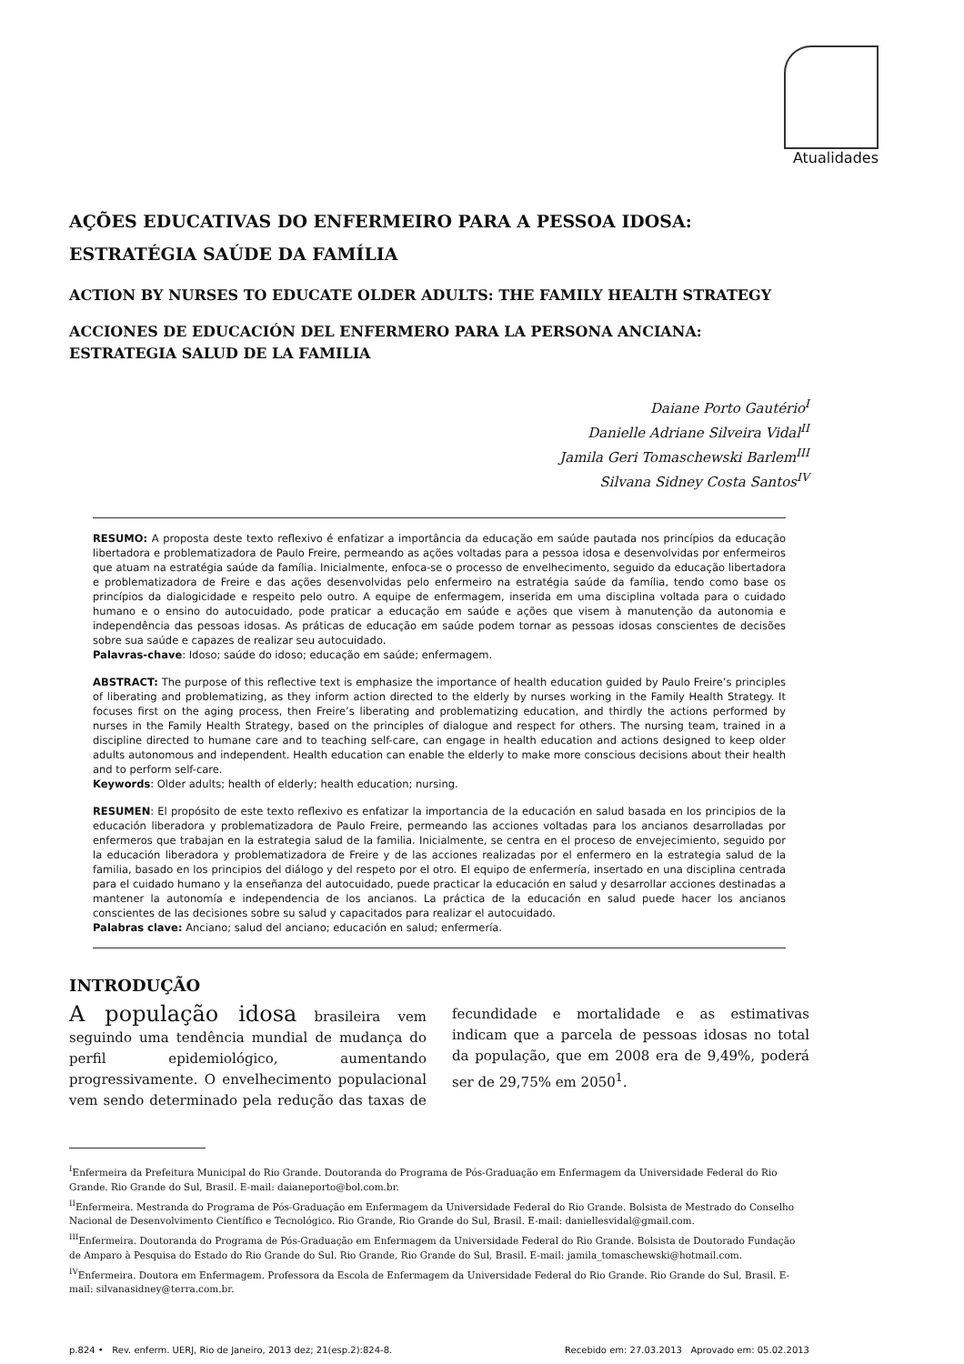Atualidades
AÇÕES EDUCATIVAS DO ENFERMEIRO PARA A PESSOA IDOSA:
ESTRATÉGIA SAÚDE DA FAMÍLIA
ACTION BY NURSES TO EDUCATE OLDER ADULTS: THE FAMILY HEALTH STRATEGY
ACCIONES DE EDUCACIÓN DEL ENFERMERO PARA LA PERSONA ANCIANA:
ESTRATEGIA SALUD DE LA FAMILIA
Daiane Porto Gautério<sup>I</sup>
Danielle Adriane Silveira Vidal<sup>II</sup>
Jamila Geri Tomaschewski Barlem<sup>III</sup>
Silvana Sidney Costa Santos<sup>IV</sup>
RESUMO: A proposta deste texto reflexivo é enfatizar a importância da educação em saúde pautada nos princípios da educação libertadora e problematizadora de Paulo Freire, permeando as ações voltadas para a pessoa idosa e desenvolvidas por enfermeiros que atuam na estratégia saúde da família. Inicialmente, enfoca-se o processo de envelhecimento, seguido da educação libertadora e problematizadora de Freire e das ações desenvolvidas pelo enfermeiro na estratégia saúde da família, tendo como base os princípios da dialogicidade e respeito pelo outro. A equipe de enfermagem, inserida em uma disciplina voltada para o cuidado humano e o ensino do autocuidado, pode praticar a educação em saúde e ações que visem à manutenção da autonomia e independência das pessoas idosas. As práticas de educação em saúde podem tornar as pessoas idosas conscientes de decisões sobre sua saúde e capazes de realizar seu autocuidado.
Palavras-chave: Idoso; saúde do idoso; educação em saúde; enfermagem.
ABSTRACT: The purpose of this reflective text is emphasize the importance of health education guided by Paulo Freire’s principles of liberating and problematizing, as they inform action directed to the elderly by nurses working in the Family Health Strategy. It focuses first on the aging process, then Freire’s liberating and problematizing education, and thirdly the actions performed by nurses in the Family Health Strategy, based on the principles of dialogue and respect for others. The nursing team, trained in a discipline directed to humane care and to teaching self-care, can engage in health education and actions designed to keep older adults autonomous and independent. Health education can enable the elderly to make more conscious decisions about their health and to perform self-care.
Keywords: Older adults; health of elderly; health education; nursing.
RESUMEN: El propósito de este texto reflexivo es enfatizar la importancia de la educación en salud basada en los principios de la educación liberadora y problematizadora de Paulo Freire, permeando las acciones voltadas para los ancianos desarrolladas por enfermeros que trabajan en la estrategia salud de la familia. Inicialmente, se centra en el proceso de envejecimiento, seguido por la educación liberadora y problematizadora de Freire y de las acciones realizadas por el enfermero en la estrategia salud de la familia, basado en los principios del diálogo y del respeto por el otro. El equipo de enfermería, insertado en una disciplina centrada para el cuidado humano y la enseñanza del autocuidado, puede practicar la educación en salud y desarrollar acciones destinadas a mantener la autonomía e independencia de los ancianos. La práctica de la educación en salud puede hacer los ancianos conscientes de las decisiones sobre su salud y capacitados para realizar el autocuidado.
Palabras clave: Anciano; salud del anciano; educación en salud; enfermería.
INTRODUÇÃO
A população idosa brasileira vem seguindo uma tendência mundial de mudança do perfil epidemiológico, aumentando progressivamente. O envelhecimento populacional vem sendo determinado pela redução das taxas de fecundidade e mortalidade e as estimativas indicam que a parcela de pessoas idosas no total da população, que em 2008 era de 9,49%, poderá ser de 29,75% em 2050<sup>1</sup>.
<sup>I</sup>Enfermeira da Prefeitura Municipal do Rio Grande. Doutoranda do Programa de Pós-Graduação em Enfermagem da Universidade Federal do Rio Grande. Rio Grande do Sul, Brasil. E-mail: daianeporto@bol.com.br.
<sup>II</sup>Enfermeira. Mestranda do Programa de Pós-Graduação em Enfermagem da Universidade Federal do Rio Grande. Bolsista de Mestrado do Conselho Nacional de Desenvolvimento Científico e Tecnológico. Rio Grande, Rio Grande do Sul, Brasil. E-mail: daniellesvidal@gmail.com.
<sup>III</sup>Enfermeira. Doutoranda do Programa de Pós-Graduação em Enfermagem da Universidade Federal do Rio Grande. Bolsista de Doutorado Fundação de Amparo à Pesquisa do Estado do Rio Grande do Sul. Rio Grande, Rio Grande do Sul, Brasil. E-mail: jamila_tomaschewski@hotmail.com.
<sup>IV</sup>Enfermeira. Doutora em Enfermagem. Professora da Escola de Enfermagem da Universidade Federal do Rio Grande. Rio Grande do Sul, Brasil. E-mail: silvanasidney@terra.com.br.
p.824 • Rev. enferm. UERJ, Rio de Janeiro, 2013 dez; 21(esp.2):824-8. Recebido em: 27.03.2013 Aprovado em: 05.02.2013